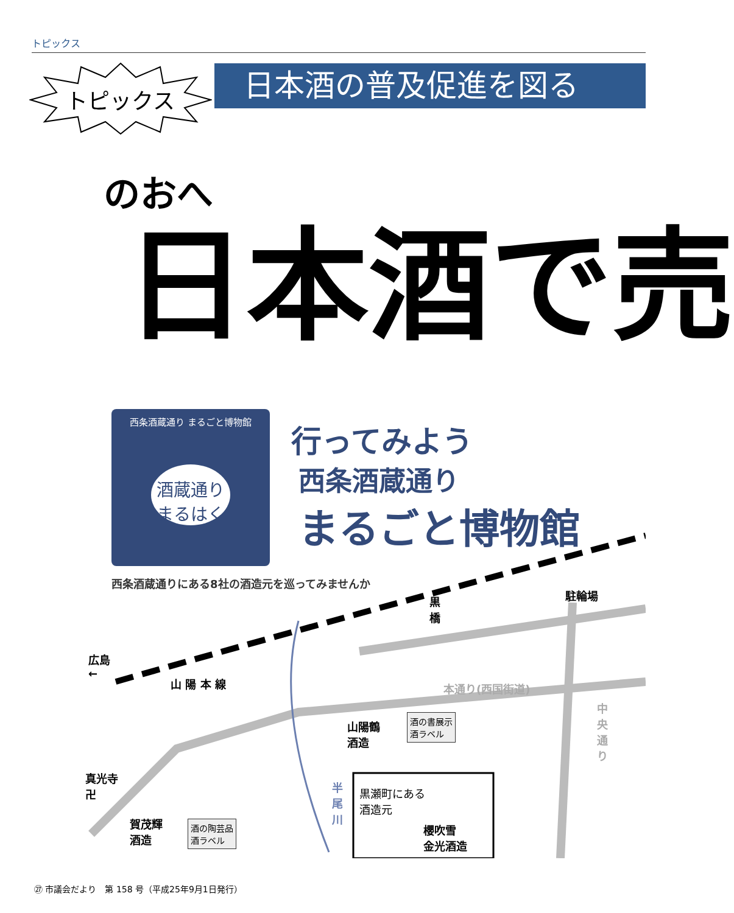トピックス
トピックス 日本酒の普及促進を図る
のおへ
日本酒で売
西条酒蔵通り まるごと博物館
酒蔵通り
まるはく
行ってみよう
西条酒蔵通り
まるごと博物館
西条酒蔵通りにある8社の酒造元を巡ってみませんか
広島
←
山 陽 本 線
黒
橋
駐輪場
本通り(西国街道)
中央通り
山陽鶴
酒造
酒の書展示
酒ラベル
真光寺
卍
賀茂輝
酒造
酒の陶芸品
酒ラベル
半尾川
黒瀬町にある
酒造元
櫻吹雪
金光酒造
㉗ 市議会だより　第 158 号（平成25年9月1日発行）